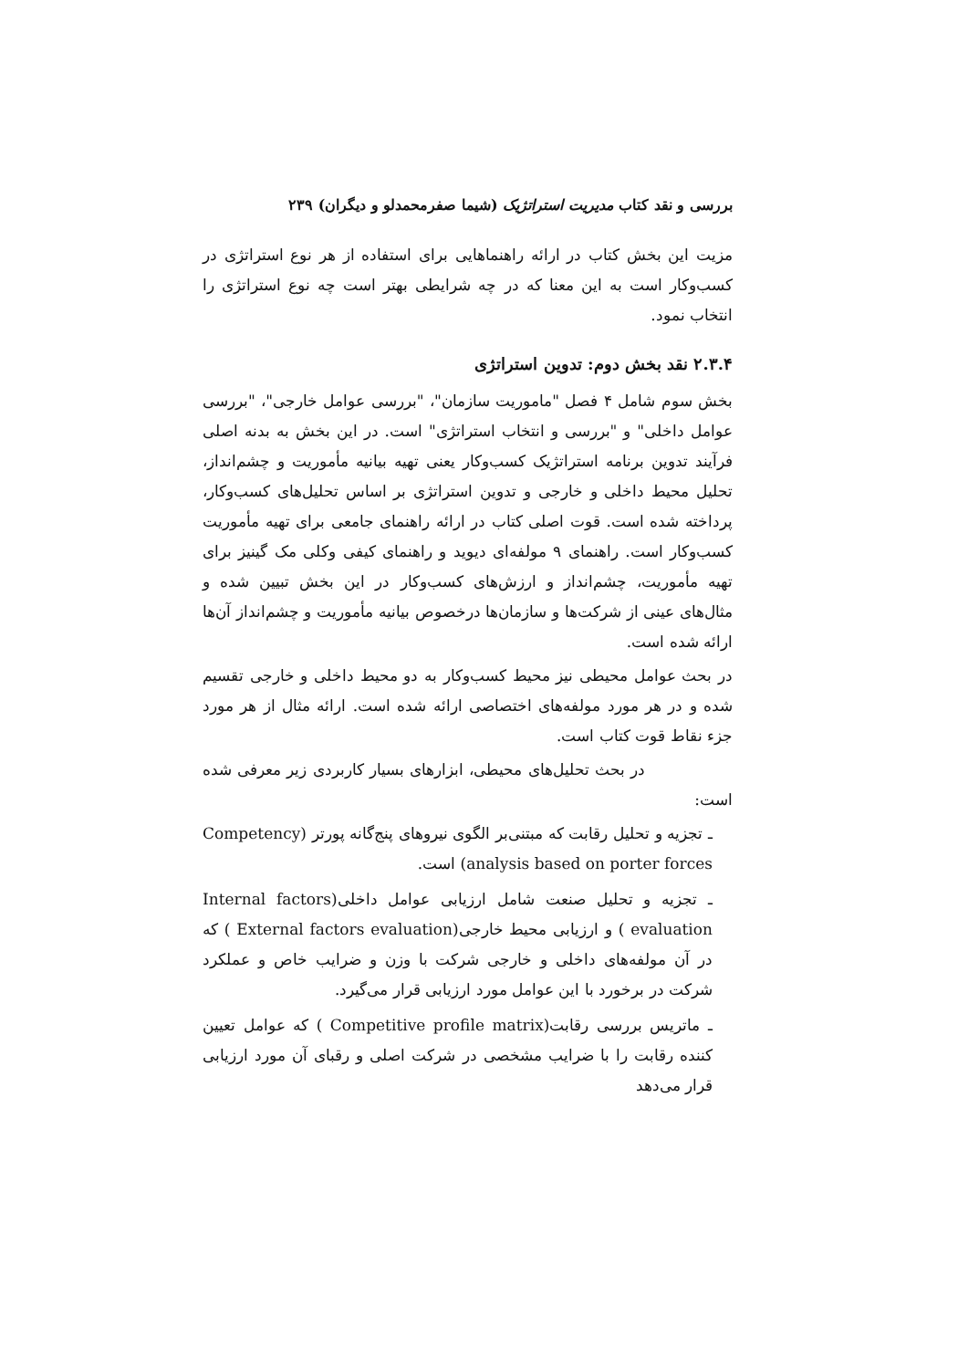بررسی و نقد کتاب مدیریت استراتژیک (شیما صفرمحمدلو و دیگران) ۲۳۹
مزیت این بخش کتاب در ارائه راهنماهایی برای استفاده از هر نوع استراتژی در کسب‌وکار است به این معنا که در چه شرایطی بهتر است چه نوع استراتژی را انتخاب نمود.
۲.۳.۴ نقد بخش دوم: تدوین استراتژی
بخش سوم شامل ۴ فصل "ماموریت سازمان"، "بررسی عوامل خارجی"، "بررسی عوامل داخلی" و "بررسی و انتخاب استراتژی" است. در این بخش به بدنه اصلی فرآیند تدوین برنامه استراتژیک کسب‌وکار یعنی تهیه بیانیه مأموریت و چشم‌انداز، تحلیل محیط داخلی و خارجی و تدوین استراتژی بر اساس تحلیل‌های کسب‌وکار، پرداخته شده است. قوت اصلی کتاب در ارائه راهنمای جامعی برای تهیه مأموریت کسب‌وکار است. راهنمای ۹ مولفه‌ای دیوید و راهنمای کیفی وکلی مک گینیز برای تهیه مأموریت، چشم‌انداز و ارزش‌های کسب‌وکار در این بخش تبیین شده و مثال‌های عینی از شرکت‌ها و سازمان‌ها درخصوص بیانیه مأموریت و چشم‌انداز آن‌ها ارائه شده است.
در بحث عوامل محیطی نیز محیط کسب‌وکار به دو محیط داخلی و خارجی تقسیم شده و در هر مورد مولفه‌های اختصاصی ارائه شده است. ارائه مثال از هر مورد جزء نقاط قوت کتاب است.
در بحث تحلیل‌های محیطی، ابزارهای بسیار کاربردی زیر معرفی شده است:
ـ تجزیه و تحلیل رقابت که مبتنی‌بر الگوی نیروهای پنج‌گانه پورتر (Competency analysis based on porter forces) است.
ـ تجزیه و تحلیل صنعت شامل ارزیابی عوامل داخلی(Internal factors evaluation ) و ارزیابی محیط خارجی(External factors evaluation ) که در آن مولفه‌های داخلی و خارجی شرکت با وزن و ضرایب خاص و عملکرد شرکت در برخورد با این عوامل مورد ارزیابی قرار می‌گیرد.
ـ ماتریس بررسی رقابت(Competitive profile matrix ) که عوامل تعیین کننده رقابت را با ضرایب مشخصی در شرکت اصلی و رقبای آن مورد ارزیابی قرار می‌دهد